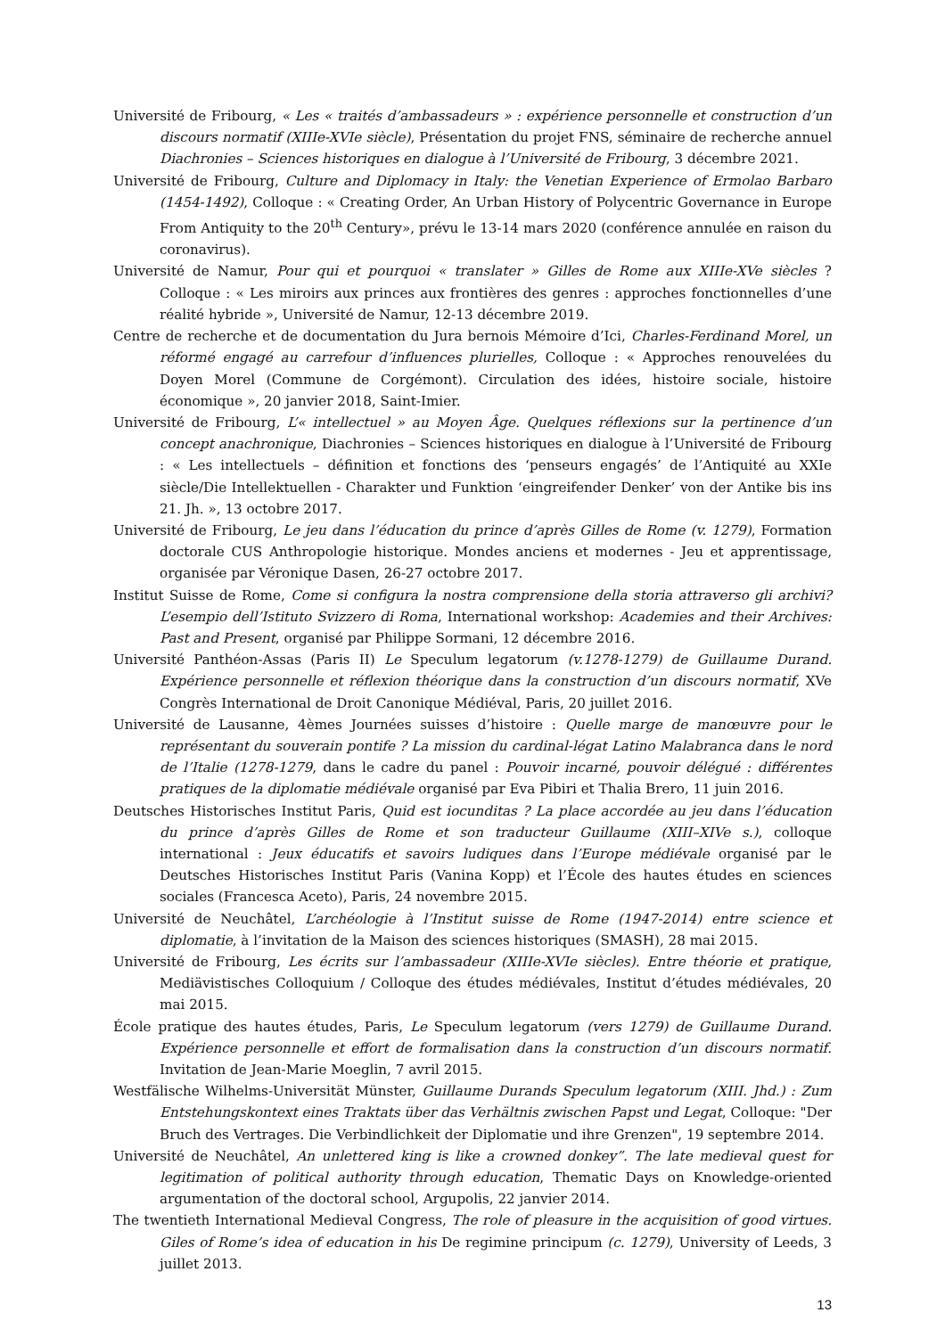Université de Fribourg, « Les « traités d’ambassadeurs » : expérience personnelle et construction d’un discours normatif (XIIIe-XVIe siècle), Présentation du projet FNS, séminaire de recherche annuel Diachronies – Sciences historiques en dialogue à l’Université de Fribourg, 3 décembre 2021.
Université de Fribourg, Culture and Diplomacy in Italy: the Venetian Experience of Ermolao Barbaro (1454-1492), Colloque : « Creating Order, An Urban History of Polycentric Governance in Europe From Antiquity to the 20<sup>th</sup> Century», prévu le 13-14 mars 2020 (conférence annulée en raison du coronavirus).
Université de Namur, Pour qui et pourquoi « translater » Gilles de Rome aux XIIIe-XVe siècles ? Colloque : « Les miroirs aux princes aux frontières des genres : approches fonctionnelles d’une réalité hybride », Université de Namur, 12-13 décembre 2019.
Centre de recherche et de documentation du Jura bernois Mémoire d’Ici, Charles-Ferdinand Morel, un réformé engagé au carrefour d’influences plurielles, Colloque : « Approches renouvelées du Doyen Morel (Commune de Corgémont). Circulation des idées, histoire sociale, histoire économique », 20 janvier 2018, Saint-Imier.
Université de Fribourg, L’« intellectuel » au Moyen Âge. Quelques réflexions sur la pertinence d’un concept anachronique, Diachronies – Sciences historiques en dialogue à l’Université de Fribourg : « Les intellectuels – définition et fonctions des ‘penseurs engagés’ de l’Antiquité au XXIe siècle/Die Intellektuellen - Charakter und Funktion ‘eingreifender Denker’ von der Antike bis ins 21. Jh. », 13 octobre 2017.
Université de Fribourg, Le jeu dans l’éducation du prince d’après Gilles de Rome (v. 1279), Formation doctorale CUS Anthropologie historique. Mondes anciens et modernes - Jeu et apprentissage, organisée par Véronique Dasen, 26-27 octobre 2017.
Institut Suisse de Rome, Come si configura la nostra comprensione della storia attraverso gli archivi? L’esempio dell’Istituto Svizzero di Roma, International workshop: Academies and their Archives: Past and Present, organisé par Philippe Sormani, 12 décembre 2016.
Université Panthéon-Assas (Paris II) Le Speculum legatorum (v.1278-1279) de Guillaume Durand. Expérience personnelle et réflexion théorique dans la construction d’un discours normatif, XVe Congrès International de Droit Canonique Médiéval, Paris, 20 juillet 2016.
Université de Lausanne, 4èmes Journées suisses d’histoire : Quelle marge de manœuvre pour le représentant du souverain pontife ? La mission du cardinal-légat Latino Malabranca dans le nord de l’Italie (1278-1279, dans le cadre du panel : Pouvoir incarné, pouvoir délégué : différentes pratiques de la diplomatie médiévale organisé par Eva Pibiri et Thalia Brero, 11 juin 2016.
Deutsches Historisches Institut Paris, Quid est iocunditas ? La place accordée au jeu dans l’éducation du prince d’après Gilles de Rome et son traducteur Guillaume (XIII–XIVe s.), colloque international : Jeux éducatifs et savoirs ludiques dans l’Europe médiévale organisé par le Deutsches Historisches Institut Paris (Vanina Kopp) et l’École des hautes études en sciences sociales (Francesca Aceto), Paris, 24 novembre 2015.
Université de Neuchâtel, L’archéologie à l’Institut suisse de Rome (1947-2014) entre science et diplomatie, à l’invitation de la Maison des sciences historiques (SMASH), 28 mai 2015.
Université de Fribourg, Les écrits sur l’ambassadeur (XIIIe-XVIe siècles). Entre théorie et pratique, Mediävistisches Colloquium / Colloque des études médiévales, Institut d’études médiévales, 20 mai 2015.
École pratique des hautes études, Paris, Le Speculum legatorum (vers 1279) de Guillaume Durand. Expérience personnelle et effort de formalisation dans la construction d’un discours normatif. Invitation de Jean-Marie Moeglin, 7 avril 2015.
Westfälische Wilhelms-Universität Münster, Guillaume Durands Speculum legatorum (XIII. Jhd.) : Zum Entstehungskontext eines Traktats über das Verhältnis zwischen Papst und Legat, Colloque: "Der Bruch des Vertrages. Die Verbindlichkeit der Diplomatie und ihre Grenzen", 19 septembre 2014.
Université de Neuchâtel, An unlettered king is like a crowned donkey”. The late medieval quest for legitimation of political authority through education, Thematic Days on Knowledge-oriented argumentation of the doctoral school, Argupolis, 22 janvier 2014.
The twentieth International Medieval Congress, The role of pleasure in the acquisition of good virtues. Giles of Rome’s idea of education in his De regimine principum (c. 1279), University of Leeds, 3 juillet 2013.
13